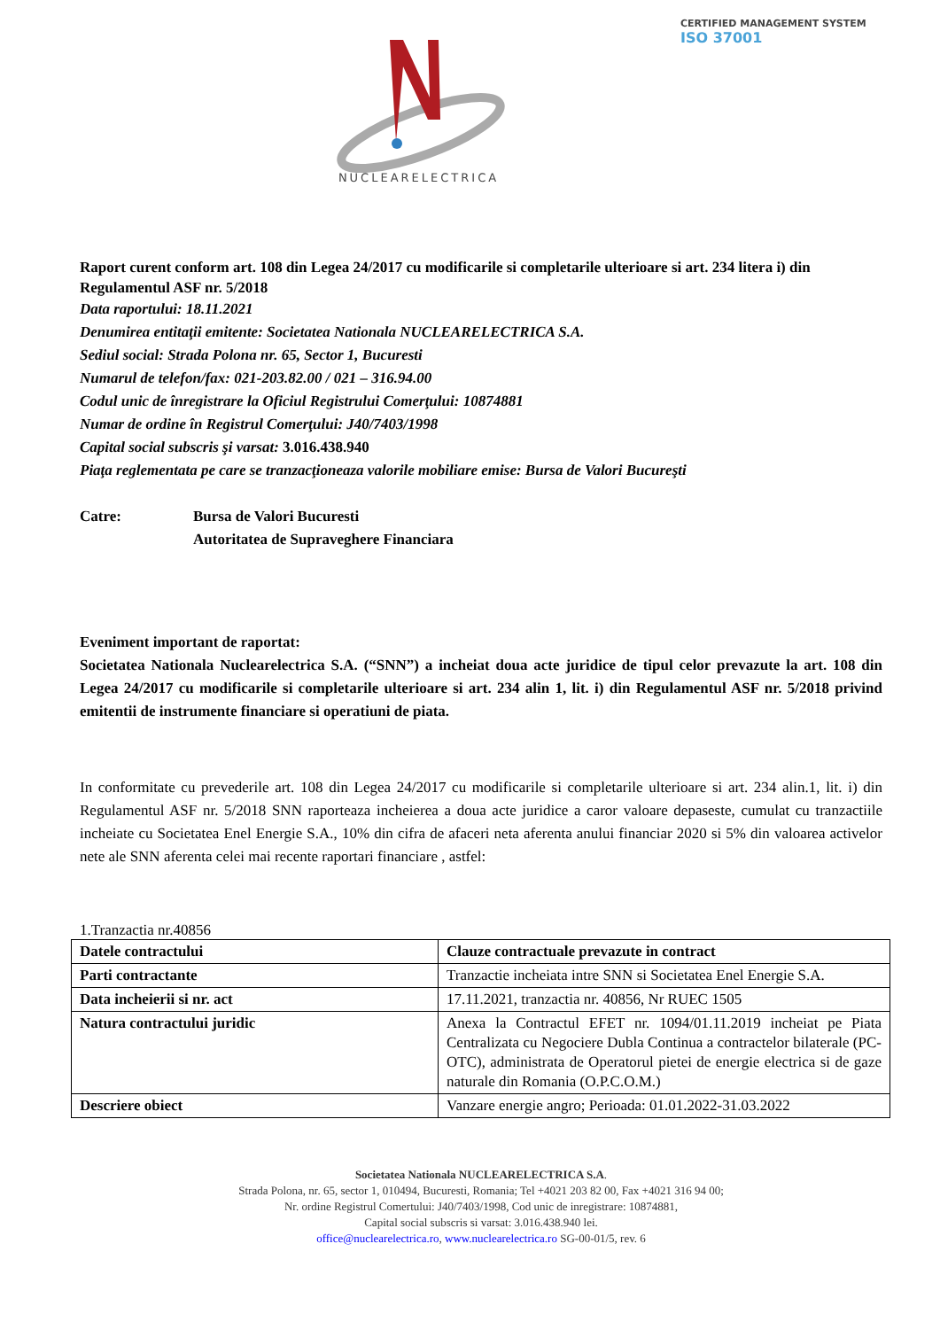NUCLEARELECTRICA
CERTIFIED MANAGEMENT SYSTEM
ISO 37001
Raport curent conform art. 108 din Legea 24/2017 cu modificarile si completarile ulterioare si art. 234 litera i) din Regulamentul ASF nr. 5/2018
Data raportului: 18.11.2021
Denumirea entitaţii emitente: Societatea Nationala NUCLEARELECTRICA S.A.
Sediul social: Strada Polona nr. 65, Sector 1, Bucuresti
Numarul de telefon/fax: 021-203.82.00 / 021 – 316.94.00
Codul unic de înregistrare la Oficiul Registrului Comerţului: 10874881
Numar de ordine în Registrul Comerţului: J40/7403/1998
Capital social subscris şi varsat: 3.016.438.940
Piaţa reglementata pe care se tranzacţioneaza valorile mobiliare emise: Bursa de Valori Bucureşti
Catre: Bursa de Valori Bucuresti
Autoritatea de Supraveghere Financiara
Eveniment important de raportat:
Societatea Nationala Nuclearelectrica S.A. (“SNN”) a incheiat doua acte juridice de tipul celor prevazute la art. 108 din Legea 24/2017 cu modificarile si completarile ulterioare si art. 234 alin 1, lit. i) din Regulamentul ASF nr. 5/2018 privind emitentii de instrumente financiare si operatiuni de piata.
In conformitate cu prevederile art. 108 din Legea 24/2017 cu modificarile si completarile ulterioare si art. 234 alin.1, lit. i) din Regulamentul ASF nr. 5/2018 SNN raporteaza incheierea a doua acte juridice a caror valoare depaseste, cumulat cu tranzactiile incheiate cu Societatea Enel Energie S.A., 10% din cifra de afaceri neta aferenta anului financiar 2020 si 5% din valoarea activelor nete ale SNN aferenta celei mai recente raportari financiare , astfel:
1.Tranzactia nr.40856
| Datele contractului | Clauze contractuale prevazute in contract |
| --- | --- |
| Parti contractante | Tranzactie incheiata intre SNN si Societatea Enel Energie S.A. |
| Data incheierii si nr. act | 17.11.2021, tranzactia nr. 40856, Nr RUEC 1505 |
| Natura contractului juridic | Anexa la Contractul EFET nr. 1094/01.11.2019 incheiat pe Piata Centralizata cu Negociere Dubla Continua a contractelor bilaterale (PC-OTC), administrata de Operatorul pietei de energie electrica si de gaze naturale din Romania (O.P.C.O.M.) |
| Descriere obiect | Vanzare energie angro; Perioada: 01.01.2022-31.03.2022 |
Societatea Nationala NUCLEARELECTRICA S.A.
Strada Polona, nr. 65, sector 1, 010494, Bucuresti, Romania; Tel +4021 203 82 00, Fax +4021 316 94 00;
Nr. ordine Registrul Comertului: J40/7403/1998, Cod unic de inregistrare: 10874881,
Capital social subscris si varsat: 3.016.438.940 lei.
office@nuclearelectrica.ro, www.nuclearelectrica.ro SG-00-01/5, rev. 6